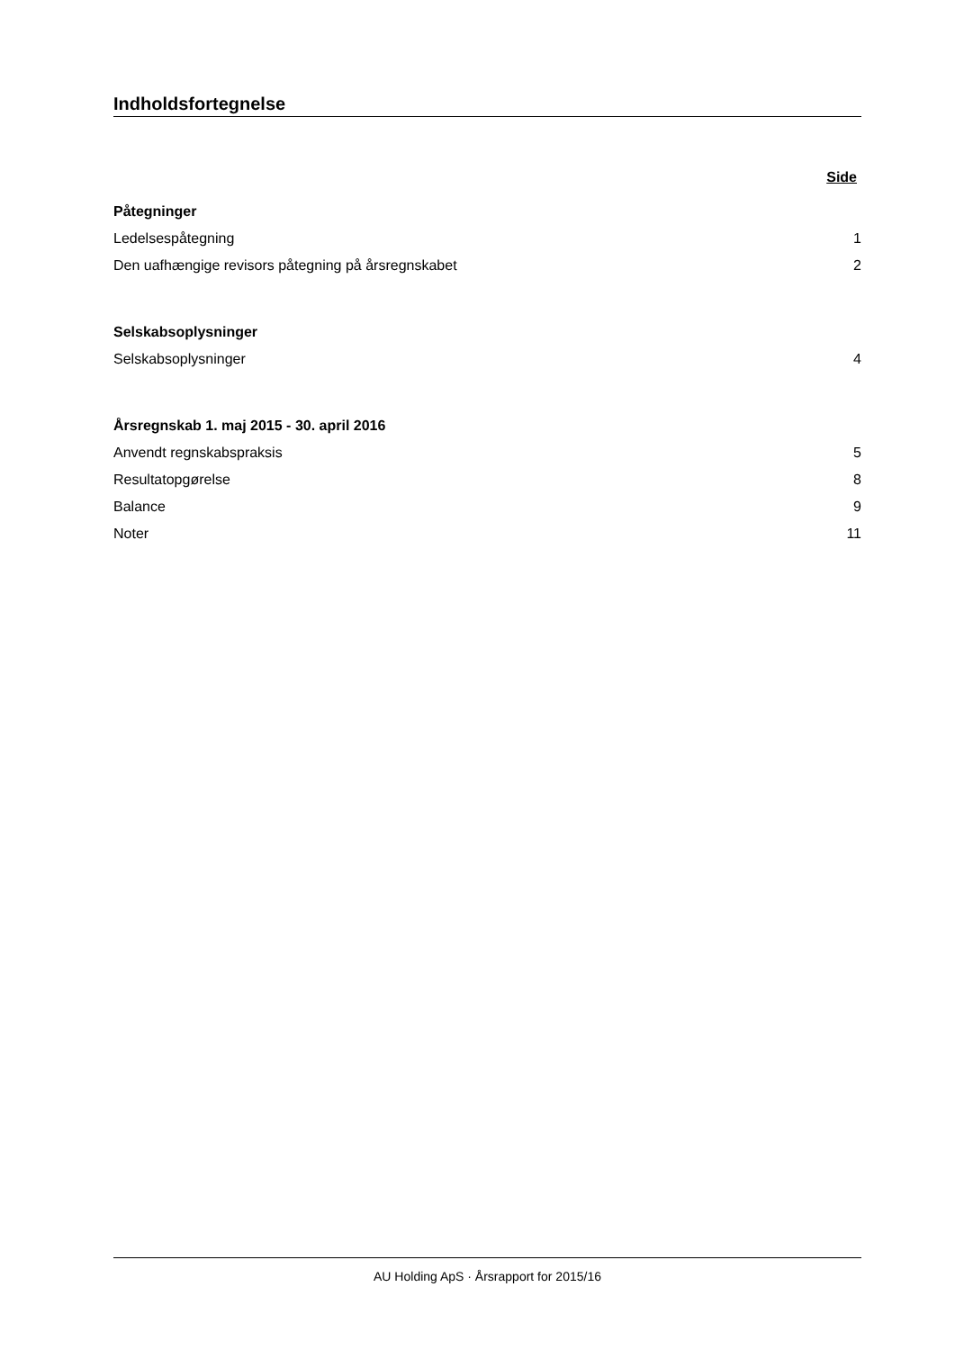Indholdsfortegnelse
Side
Påtegninger
Ledelsespåtegning 1
Den uafhængige revisors påtegning på årsregnskabet 2
Selskabsoplysninger
Selskabsoplysninger 4
Årsregnskab 1. maj 2015 - 30. april 2016
Anvendt regnskabspraksis 5
Resultatopgørelse 8
Balance 9
Noter 11
AU Holding ApS · Årsrapport for 2015/16